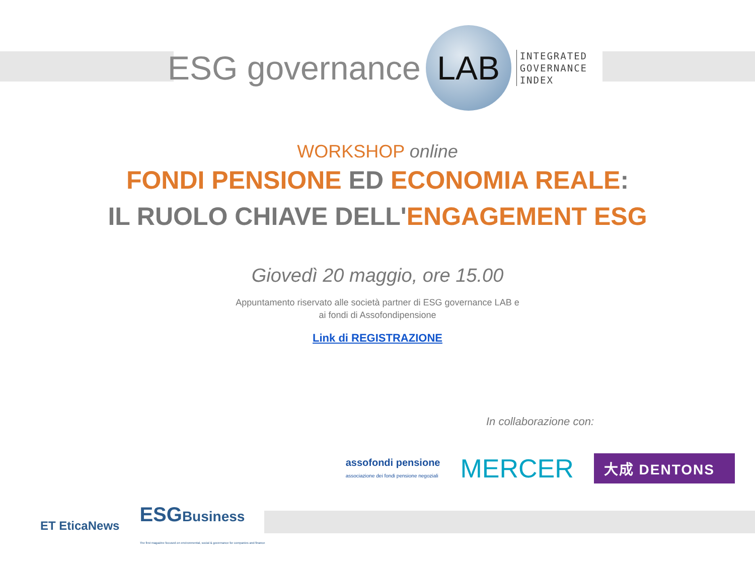ESG governance
LAB
INTEGRATED
GOVERNANCE
INDEX
WORKSHOP online
FONDI PENSIONE ED ECONOMIA REALE:
IL RUOLO CHIAVE DELL'ENGAGEMENT ESG
Giovedì 20 maggio, ore 15.00
Appuntamento riservato alle società partner di ESG governance LAB e
ai fondi di Assofondipensione
Link di REGISTRAZIONE
In collaborazione con:
assofondi pensione
associazione dei fondi pensione negoziali
MERCER
大成 DENTONS
ET EticaNews
ESGBusiness
The first magazine focused on environmental, social & governance for companies and finance